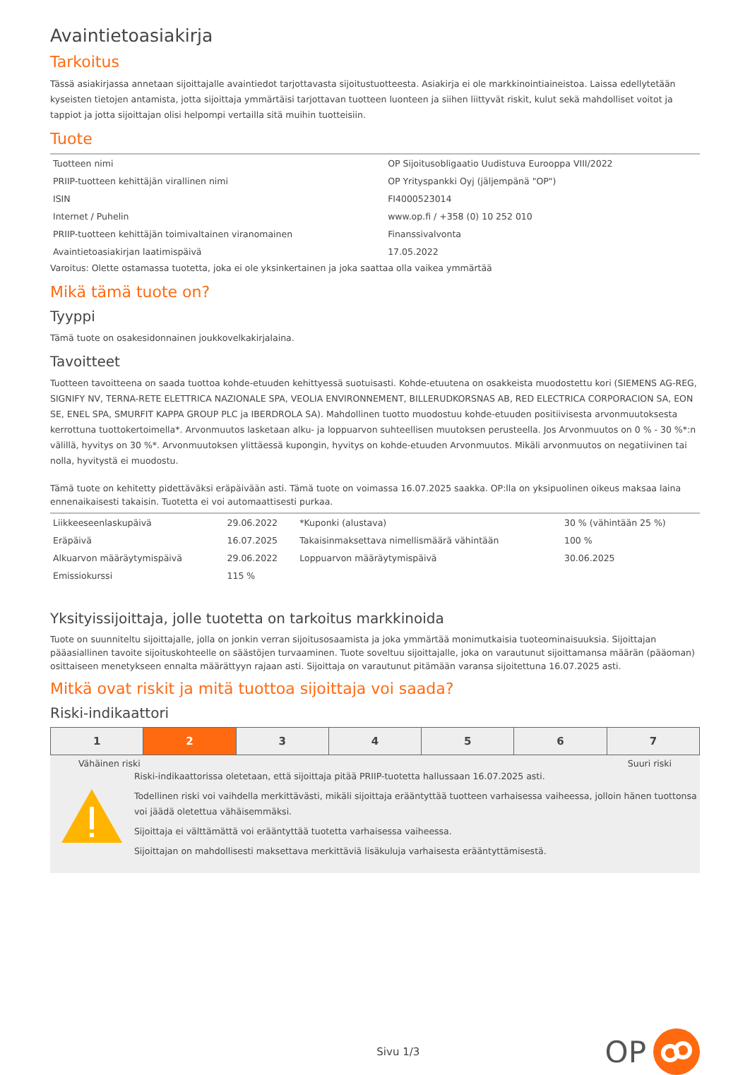Avaintietoasiakirja
Tarkoitus
Tässä asiakirjassa annetaan sijoittajalle avaintiedot tarjottavasta sijoitustuotteesta. Asiakirja ei ole markkinointiaineistoa. Laissa edellytetään kyseisten tietojen antamista, jotta sijoittaja ymmärtäisi tarjottavan tuotteen luonteen ja siihen liittyvät riskit, kulut sekä mahdolliset voitot ja tappiot ja jotta sijoittajan olisi helpompi vertailla sitä muihin tuotteisiin.
Tuote
| Tuotteen nimi | OP Sijoitusobligaatio Uudistuva Eurooppa VIII/2022 |
| PRIIP-tuotteen kehittäjän virallinen nimi | OP Yrityspankki Oyj (jäljempänä "OP") |
| ISIN | FI4000523014 |
| Internet / Puhelin | www.op.fi / +358 (0) 10 252 010 |
| PRIIP-tuotteen kehittäjän toimivaltainen viranomainen | Finanssivalvonta |
| Avaintietoasiakirjan laatimispäivä | 17.05.2022 |
Varoitus: Olette ostamassa tuotetta, joka ei ole yksinkertainen ja joka saattaa olla vaikea ymmärtää
Mikä tämä tuote on?
Tyyppi
Tämä tuote on osakesidonnainen joukkovelkakirjalaina.
Tavoitteet
Tuotteen tavoitteena on saada tuottoa kohde-etuuden kehittyessä suotuisasti. Kohde-etuutena on osakkeista muodostettu kori (SIEMENS AG-REG, SIGNIFY NV, TERNA-RETE ELETTRICA NAZIONALE SPA, VEOLIA ENVIRONNEMENT, BILLERUDKORSNAS AB, RED ELECTRICA CORPORACION SA, EON SE, ENEL SPA, SMURFIT KAPPA GROUP PLC ja IBERDROLA SA). Mahdollinen tuotto muodostuu kohde-etuuden positiivisesta arvonmuutoksesta kerrottuna tuottokertoimella*. Arvonmuutos lasketaan alku- ja loppuarvon suhteellisen muutoksen perusteella. Jos Arvonmuutos on 0 % - 30 %*:n välillä, hyvitys on 30 %*. Arvonmuutoksen ylittäessä kupongin, hyvitys on kohde-etuuden Arvonmuutos. Mikäli arvonmuutos on negatiivinen tai nolla, hyvitystä ei muodostu.
Tämä tuote on kehitetty pidettäväksi eräpäivään asti. Tämä tuote on voimassa 16.07.2025 saakka. OP:lla on yksipuolinen oikeus maksaa laina ennenaikaisesti takaisin. Tuotetta ei voi automaattisesti purkaa.
| Liikkeeseenlaskupäivä | 29.06.2022 | *Kuponki (alustava) | 30 % (vähintään 25 %) |
| Eräpäivä | 16.07.2025 | Takaisinmaksettava nimellismäärä vähintään | 100 % |
| Alkuarvon määräytymispäivä | 29.06.2022 | Loppuarvon määräytymispäivä | 30.06.2025 |
| Emissiokurssi | 115 % | | |
Yksityissijoittaja, jolle tuotetta on tarkoitus markkinoida
Tuote on suunniteltu sijoittajalle, jolla on jonkin verran sijoitusosaamista ja joka ymmärtää monimutkaisia tuoteominaisuuksia. Sijoittajan pääasiallinen tavoite sijoituskohteelle on säästöjen turvaaminen. Tuote soveltuu sijoittajalle, joka on varautunut sijoittamansa määrän (pääoman) osittaiseen menetykseen ennalta määrättyyn rajaan asti. Sijoittaja on varautunut pitämään varansa sijoitettuna 16.07.2025 asti.
Mitkä ovat riskit ja mitä tuottoa sijoittaja voi saada?
Riski-indikaattori
| 1 | 2 | 3 | 4 | 5 | 6 | 7 |
Vähäinen riski Suuri riski
Riski-indikaattorissa oletetaan, että sijoittaja pitää PRIIP-tuotetta hallussaan 16.07.2025 asti.
Todellinen riski voi vaihdella merkittävästi, mikäli sijoittaja erääntyttää tuotteen varhaisessa vaiheessa, jolloin hänen tuottonsa voi jäädä oletettua vähäisemmäksi.
Sijoittaja ei välttämättä voi erääntyttää tuotetta varhaisessa vaiheessa.
Sijoittajan on mahdollisesti maksettava merkittäviä lisäkuluja varhaisesta erääntyttämisestä.
Sivu 1/3 OP